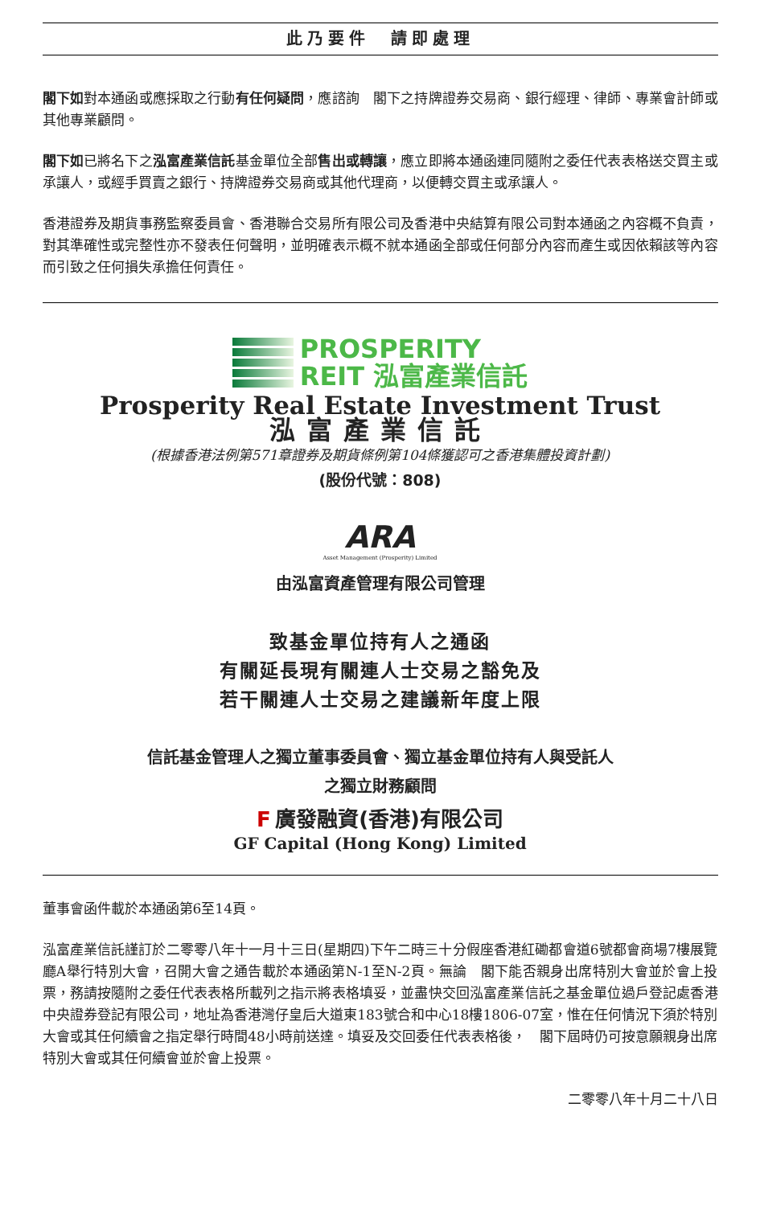此乃要件　請即處理
閣下如對本通函或應採取之行動有任何疑問，應諮詢　閣下之持牌證券交易商、銀行經理、律師、專業會計師或其他專業顧問。
閣下如已將名下之泓富產業信託基金單位全部售出或轉讓，應立即將本通函連同隨附之委任代表表格送交買主或承讓人，或經手買賣之銀行、持牌證券交易商或其他代理商，以便轉交買主或承讓人。
香港證券及期貨事務監察委員會、香港聯合交易所有限公司及香港中央結算有限公司對本通函之內容概不負責，對其準確性或完整性亦不發表任何聲明，並明確表示概不就本通函全部或任何部分內容而產生或因依賴該等內容而引致之任何損失承擔任何責任。
PROSPERITY
REIT 泓富產業信託
Prosperity Real Estate Investment Trust
泓富產業信託
(根據香港法例第571章證券及期貨條例第104條獲認可之香港集體投資計劃)
(股份代號：808)
ARA
Asset Management (Prosperity) Limited
由泓富資產管理有限公司管理
致基金單位持有人之通函
有關延長現有關連人士交易之豁免及
若干關連人士交易之建議新年度上限
信託基金管理人之獨立董事委員會、獨立基金單位持有人與受託人
之獨立財務顧問
F 廣發融資(香港)有限公司
GF Capital (Hong Kong) Limited
董事會函件載於本通函第6至14頁。
泓富產業信託謹訂於二零零八年十一月十三日(星期四)下午二時三十分假座香港紅磡都會道6號都會商場7樓展覽廳A舉行特別大會，召開大會之通告載於本通函第N-1至N-2頁。無論　閣下能否親身出席特別大會並於會上投票，務請按隨附之委任代表表格所載列之指示將表格填妥，並盡快交回泓富產業信託之基金單位過戶登記處香港中央證券登記有限公司，地址為香港灣仔皇后大道東183號合和中心18樓1806-07室，惟在任何情況下須於特別大會或其任何續會之指定舉行時間48小時前送達。填妥及交回委任代表表格後，　閣下屆時仍可按意願親身出席特別大會或其任何續會並於會上投票。
二零零八年十月二十八日